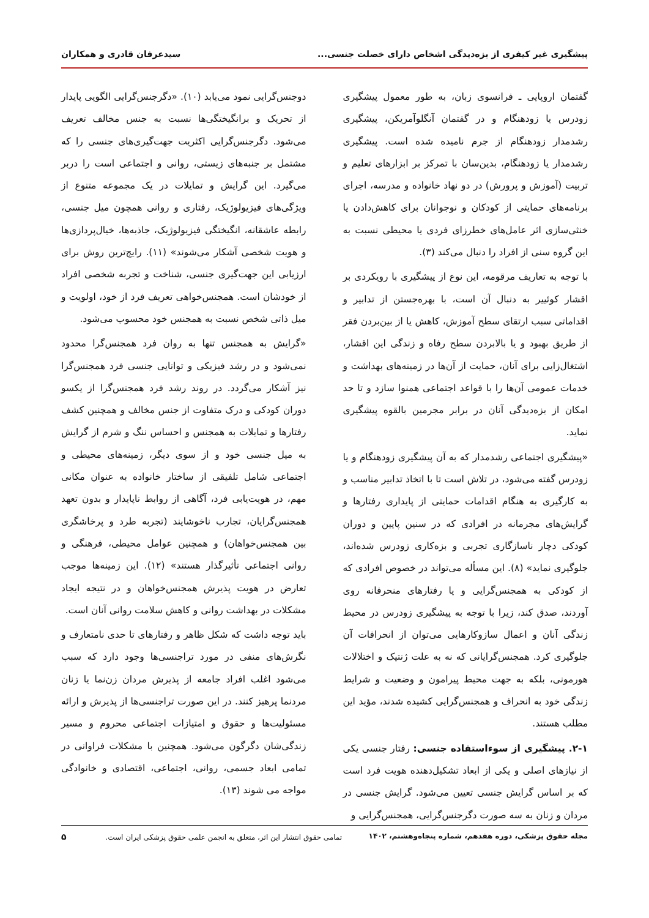پیشگیری غیر کیفری از بزه‌دیدگی اشخاص دارای خصلت جنسی... سیدعرفان قادری و همکاران
گفتمان اروپایی ـ فرانسوی زبان، به طور معمول پیشگیری زودرس یا زودهنگام و در گفتمان آنگلوآمریکن، پیشگیری رشدمدار زودهنگام از جرم نامیده شده است. پیشگیری رشدمدار یا زودهنگام، بدین‌سان با تمرکز بر ابزارهای تعلیم و تربیت (آموزش و پرورش) در دو نهاد خانواده و مدرسه، اجرای برنامه‌های حمایتی از کودکان و نوجوانان برای کاهش‌دادن یا خنثی‌سازی اثر عامل‌های خطرزای فردی یا محیطی نسبت به این گروه سنی از افراد را دنبال می‌کند (۳).
با توجه به تعاریف مرقومه، این نوع از پیشگیری با رویکردی بر اقشار کوئییر به دنبال آن است، با بهره‌جستن از تدابیر و اقداماتی سبب ارتقای سطح آموزش، کاهش یا از بین‌بردن فقر از طریق بهبود و یا بالابردن سطح رفاه و زندگی این اقشار، اشتغال‌زایی برای آنان، حمایت از آن‌ها در زمینه‌های بهداشت و خدمات عمومی آن‌ها را با قواعد اجتماعی همنوا سازد و تا حد امکان از بزه‌دیدگی آنان در برابر مجرمین بالقوه پیشگیری نماید.
«پیشگیری اجتماعی رشدمدار که به آن پیشگیری زودهنگام و یا زودرس گفته می‌شود، در تلاش است تا با اتخاذ تدابیر مناسب و به کارگیری به هنگام اقدامات حمایتی از پایداری رفتارها و گرایش‌های مجرمانه در افرادی که در سنین پایین و دوران کودکی دچار ناسازگاری تجربی و بزه‌کاری زودرس شده‌اند، جلوگیری نماید» (۸). این مسأله می‌تواند در خصوص افرادی که از کودکی به همجنس‌گرایی و یا رفتارهای منحرفانه روی آوردند، صدق کند، زیرا با توجه به پیشگیری زودرس در محیط زندگی آنان و اعمال سازوکارهایی می‌توان از انحرافات آن جلوگیری کرد. همجنس‌گرایانی که نه به علت ژنتیک و اختلالات هورمونی، بلکه به جهت محیط پیرامون و وضعیت و شرایط زندگی خود به انحراف و همجنس‌گرایی کشیده شدند، مؤید این مطلب هستند.
۲-۱. پیشگیری از سوءاستفاده جنسی: رفتار جنسی یکی از نیازهای اصلی و یکی از ابعاد تشکیل‌دهنده هویت فرد است که بر اساس گرایش جنسی تعیین می‌شود. گرایش جنسی در مردان و زنان به سه صورت دگرجنس‌گرایی، همجنس‌گرایی و
دوجنس‌گرایی نمود می‌یابد (۱۰). «دگرجنس‌گرایی الگویی پایدار از تحریک و برانگیختگی‌ها نسبت به جنس مخالف تعریف می‌شود. دگرجنس‌گرایی اکثریت جهت‌گیری‌های جنسی را که مشتمل بر جنبه‌های زیستی، روانی و اجتماعی است را دربر می‌گیرد. این گرایش و تمایلات در یک مجموعه متنوع از ویژگی‌های فیزیولوژیک، رفتاری و روانی همچون میل جنسی، رابطه عاشقانه، انگیختگی فیزیولوژیک، جاذبه‌ها، خیال‌پردازی‌ها و هویت شخصی آشکار می‌شوند» (۱۱). رایج‌ترین روش برای ارزیابی این جهت‌گیری جنسی، شناخت و تجربه شخصی افراد از خودشان است. همجنس‌خواهی تعریف فرد از خود، اولویت و میل ذاتی شخص نسبت به همجنس خود محسوب می‌شود.
«گرایش به همجنس تنها به روان فرد همجنس‌گرا محدود نمی‌شود و در رشد فیزیکی و توانایی جنسی فرد همجنس‌گرا نیز آشکار می‌گردد. در روند رشد فرد همجنس‌گرا از یکسو دوران کودکی و درک متفاوت از جنس مخالف و همچنین کشف رفتارها و تمایلات به همجنس و احساس ننگ و شرم از گرایش به میل جنسی خود و از سوی دیگر، زمینه‌های محیطی و اجتماعی شامل تلفیقی از ساختار خانواده به عنوان مکانی مهم، در هویت‌یابی فرد، آگاهی از روابط ناپایدار و بدون تعهد همجنس‌گرایان، تجارب ناخوشایند (تجربه طرد و پرخاشگری بین همجنس‌خواهان) و همچنین عوامل محیطی، فرهنگی و روانی اجتماعی تأثیرگذار هستند» (۱۲). این زمینه‌ها موجب تعارض در هویت پذیرش همجنس‌خواهان و در نتیجه ایجاد مشکلات در بهداشت روانی و کاهش سلامت روانی آنان است.
باید توجه داشت که شکل ظاهر و رفتارهای تا حدی نامتعارف و نگرش‌های منفی در مورد تراجنسی‌ها وجود دارد که سبب می‌شود اغلب افراد جامعه از پذیرش مردان زن‌نما یا زنان مردنما پرهیز کنند. در این صورت تراجنسی‌ها از پذیرش و ارائه مسئولیت‌ها و حقوق و امتیازات اجتماعی محروم و مسیر زندگی‌شان دگرگون می‌شود. همچنین با مشکلات فراوانی در تمامی ابعاد جسمی، روانی، اجتماعی، اقتصادی و خانوادگی مواجه می شوند (۱۳).
مجله حقوق پزشکی، دوره هفدهم، شماره پنجاه‌وهشتم، ۱۴۰۲ تمامی حقوق انتشار این اثر، متعلق به انجمن علمی حقوق پزشکی ایران است. ۵